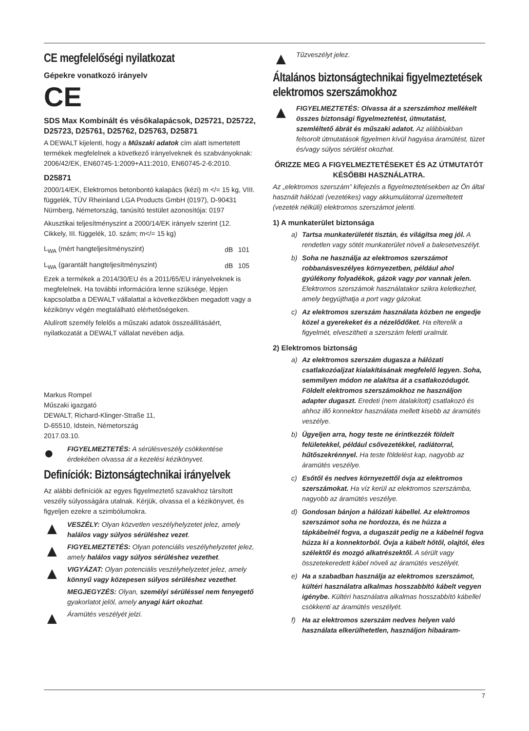CE megfelelőségi nyilatkozat
Gépekre vonatkozó irányelv
CE
SDS Max Kombinált és vésőkalapácsok, D25721, D25722, D25723, D25761, D25762, D25763, D25871
A DEWALT kijelenti, hogy a Műszaki adatok cím alatt ismertetett termékek megfelelnek a következő irányelveknek és szabványoknak:
2006/42/EK, EN60745-1:2009+A11:2010, EN60745-2-6:2010.
D25871
2000/14/EK, Elektromos betonbontó kalapács (kézi) m </= 15 kg, VIII. függelék, TÜV Rheinland LGA Products GmbH (0197), D-90431 Nürnberg, Németország, tanúsító testület azonosítója: 0197
Akusztikai teljesítményszint a 2000/14/EK irányelv szerint (12. Cikkely, III. függelék, 10. szám; m</= 15 kg)
| L<sub>WA</sub> (mért hangteljesítményszint) | dB | 101 |
| L<sub>WA</sub> (garantált hangteljesítményszint) | dB | 105 |
Ezek a termékek a 2014/30/EU és a 2011/65/EU irányelveknek is megfelelnek. Ha további információra lenne szüksége, lépjen kapcsolatba a DEWALT vállalattal a következőkben megadott vagy a kézikönyv végén megtalálható elérhetőségeken.
Alulírott személy felelős a műszaki adatok összeállításáért, nyilatkozatát a DEWALT vállalat nevében adja.
Markus Rompel
Műszaki igazgató
DEWALT, Richard-Klinger-Straße 11,
D-65510, Idstein, Németország
2017.03.10.
●
FIGYELMEZTETÉS: A sérülésveszély csökkentése érdekében olvassa át a kezelési kézikönyvet.
Definíciók: Biztonságtechnikai irányelvek
Az alábbi definíciók az egyes figyelmeztető szavakhoz társított veszély súlyosságára utalnak. Kérjük, olvassa el a kézikönyvet, és figyeljen ezekre a szimbólumokra.
▲
VESZÉLY: Olyan közvetlen veszélyhelyzetet jelez, amely halálos vagy súlyos sérüléshez vezet.
▲
FIGYELMEZTETÉS: Olyan potenciális veszélyhelyzetet jelez, amely halálos vagy súlyos sérüléshez vezethet.
▲
VIGYÁZAT: Olyan potenciális veszélyhelyzetet jelez, amely könnyű vagy közepesen súlyos sérüléshez vezethet.
MEGJEGYZÉS: Olyan, személyi sérüléssel nem fenyegető gyakorlatot jelöl, amely anyagi kárt okozhat.
▲
Áramütés veszélyét jelzi.
▲
Tűzveszélyt jelez.
Általános biztonságtechnikai figyelmeztetések elektromos szerszámokhoz
▲
FIGYELMEZTETÉS: Olvassa át a szerszámhoz mellékelt összes biztonsági figyelmeztetést, útmutatást, szemléltető ábrát és műszaki adatot. Az alábbiakban felsorolt útmutatások figyelmen kívül hagyása áramütést, tüzet és/vagy súlyos sérülést okozhat.
ŐRIZZE MEG A FIGYELMEZTETÉSEKET ÉS AZ ÚTMUTATÓT
KÉSŐBBI HASZNÁLATRA.
Az „elektromos szerszám” kifejezés a figyelmeztetésekben az Ön által használt hálózati (vezetékes) vagy akkumulátorral üzemeltetett (vezeték nélküli) elektromos szerszámot jelenti.
1) A munkaterület biztonsága
a) Tartsa munkaterületét tisztán, és világítsa meg jól. A rendetlen vagy sötét munkaterület növeli a balesetveszélyt.
b) Soha ne használja az elektromos szerszámot robbanásveszélyes környezetben, például ahol gyúlékony folyadékok, gázok vagy por vannak jelen. Elektromos szerszámok használatakor szikra keletkezhet, amely begyújthatja a port vagy gázokat.
c) Az elektromos szerszám használata közben ne engedje közel a gyerekeket és a nézelődőket. Ha elterelik a figyelmét, elveszítheti a szerszám feletti uralmát.
2) Elektromos biztonság
a) Az elektromos szerszám dugasza a hálózati csatlakozóaljzat kialakításának megfelelő legyen. Soha, semmilyen módon ne alakítsa át a csatlakozódugót. Földelt elektromos szerszámokhoz ne használjon adapter dugaszt. Eredeti (nem átalakított) csatlakozó és ahhoz illő konnektor használata mellett kisebb az áramütés veszélye.
b) Ügyeljen arra, hogy teste ne érintkezzék földelt felületekkel, például csővezetékkel, radiátorral, hűtőszekrénnyel. Ha teste földelést kap, nagyobb az áramütés veszélye.
c) Esőtől és nedves környezettől óvja az elektromos szerszámokat. Ha víz kerül az elektromos szerszámba, nagyobb az áramütés veszélye.
d) Gondosan bánjon a hálózati kábellel. Az elektromos szerszámot soha ne hordozza, és ne húzza a tápkábelnél fogva, a dugaszát pedig ne a kábelnél fogva húzza ki a konnektorból. Óvja a kábelt hőtől, olajtól, éles szélektől és mozgó alkatrészektől. A sérült vagy összetekeredett kábel növeli az áramütés veszélyét.
e) Ha a szabadban használja az elektromos szerszámot, kültéri használatra alkalmas hosszabbító kábelt vegyen igénybe. Kültéri használatra alkalmas hosszabbító kábellel csökkenti az áramütés veszélyét.
f) Ha az elektromos szerszám nedves helyen való használata elkerülhetetlen, használjon hibaáram-
7